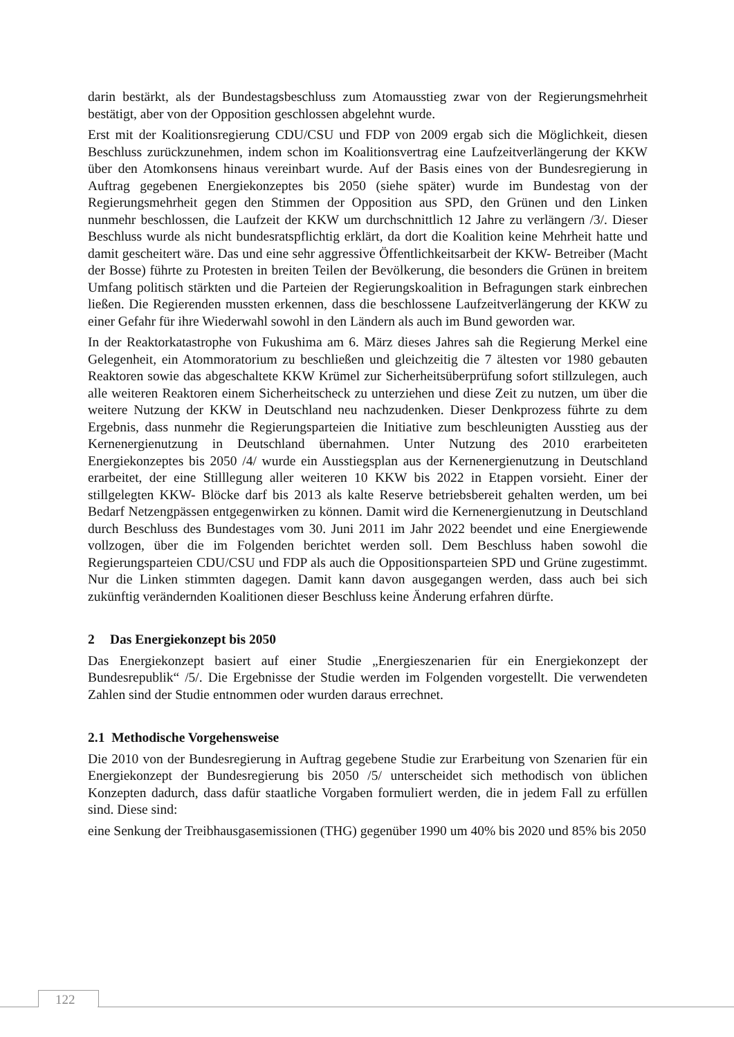darin bestärkt, als der Bundestagsbeschluss zum Atomausstieg zwar von der Regierungsmehrheit bestätigt, aber von der Opposition geschlossen abgelehnt wurde.
Erst mit der Koalitionsregierung CDU/CSU und FDP von 2009 ergab sich die Möglichkeit, diesen Beschluss zurückzunehmen, indem schon im Koalitionsvertrag eine Laufzeitverlängerung der KKW über den Atomkonsens hinaus vereinbart wurde. Auf der Basis eines von der Bundesregierung in Auftrag gegebenen Energiekonzeptes bis 2050 (siehe später) wurde im Bundestag von der Regierungsmehrheit gegen den Stimmen der Opposition aus SPD, den Grünen und den Linken nunmehr beschlossen, die Laufzeit der KKW um durchschnittlich 12 Jahre zu verlängern /3/. Dieser Beschluss wurde als nicht bundesratspflichtig erklärt, da dort die Koalition keine Mehrheit hatte und damit gescheitert wäre. Das und eine sehr aggressive Öffentlichkeitsarbeit der KKW- Betreiber (Macht der Bosse) führte zu Protesten in breiten Teilen der Bevölkerung, die besonders die Grünen in breitem Umfang politisch stärkten und die Parteien der Regierungskoalition in Befragungen stark einbrechen ließen. Die Regierenden mussten erkennen, dass die beschlossene Laufzeitverlängerung der KKW zu einer Gefahr für ihre Wiederwahl sowohl in den Ländern als auch im Bund geworden war.
In der Reaktorkatastrophe von Fukushima am 6. März dieses Jahres sah die Regierung Merkel eine Gelegenheit, ein Atommoratorium zu beschließen und gleichzeitig die 7 ältesten vor 1980 gebauten Reaktoren sowie das abgeschaltete KKW Krümel zur Sicherheitsüberprüfung sofort stillzulegen, auch alle weiteren Reaktoren einem Sicherheitscheck zu unterziehen und diese Zeit zu nutzen, um über die weitere Nutzung der KKW in Deutschland neu nachzudenken. Dieser Denkprozess führte zu dem Ergebnis, dass nunmehr die Regierungsparteien die Initiative zum beschleunigten Ausstieg aus der Kernenergienutzung in Deutschland übernahmen. Unter Nutzung des 2010 erarbeiteten Energiekonzeptes bis 2050 /4/ wurde ein Ausstiegsplan aus der Kernenergienutzung in Deutschland erarbeitet, der eine Stilllegung aller weiteren 10 KKW bis 2022 in Etappen vorsieht. Einer der stillgelegten KKW- Blöcke darf bis 2013 als kalte Reserve betriebsbereit gehalten werden, um bei Bedarf Netzengpässen entgegenwirken zu können. Damit wird die Kernenergienutzung in Deutschland durch Beschluss des Bundestages vom 30. Juni 2011 im Jahr 2022 beendet und eine Energiewende vollzogen, über die im Folgenden berichtet werden soll. Dem Beschluss haben sowohl die Regierungsparteien CDU/CSU und FDP als auch die Oppositionsparteien SPD und Grüne zugestimmt. Nur die Linken stimmten dagegen. Damit kann davon ausgegangen werden, dass auch bei sich zukünftig verändernden Koalitionen dieser Beschluss keine Änderung erfahren dürfte.
2 Das Energiekonzept bis 2050
Das Energiekonzept basiert auf einer Studie „Energieszenarien für ein Energiekonzept der Bundesrepublik“ /5/. Die Ergebnisse der Studie werden im Folgenden vorgestellt. Die verwendeten Zahlen sind der Studie entnommen oder wurden daraus errechnet.
2.1 Methodische Vorgehensweise
Die 2010 von der Bundesregierung in Auftrag gegebene Studie zur Erarbeitung von Szenarien für ein Energiekonzept der Bundesregierung bis 2050 /5/ unterscheidet sich methodisch von üblichen Konzepten dadurch, dass dafür staatliche Vorgaben formuliert werden, die in jedem Fall zu erfüllen sind. Diese sind:
eine Senkung der Treibhausgasemissionen (THG) gegenüber 1990 um 40% bis 2020 und 85% bis 2050
122